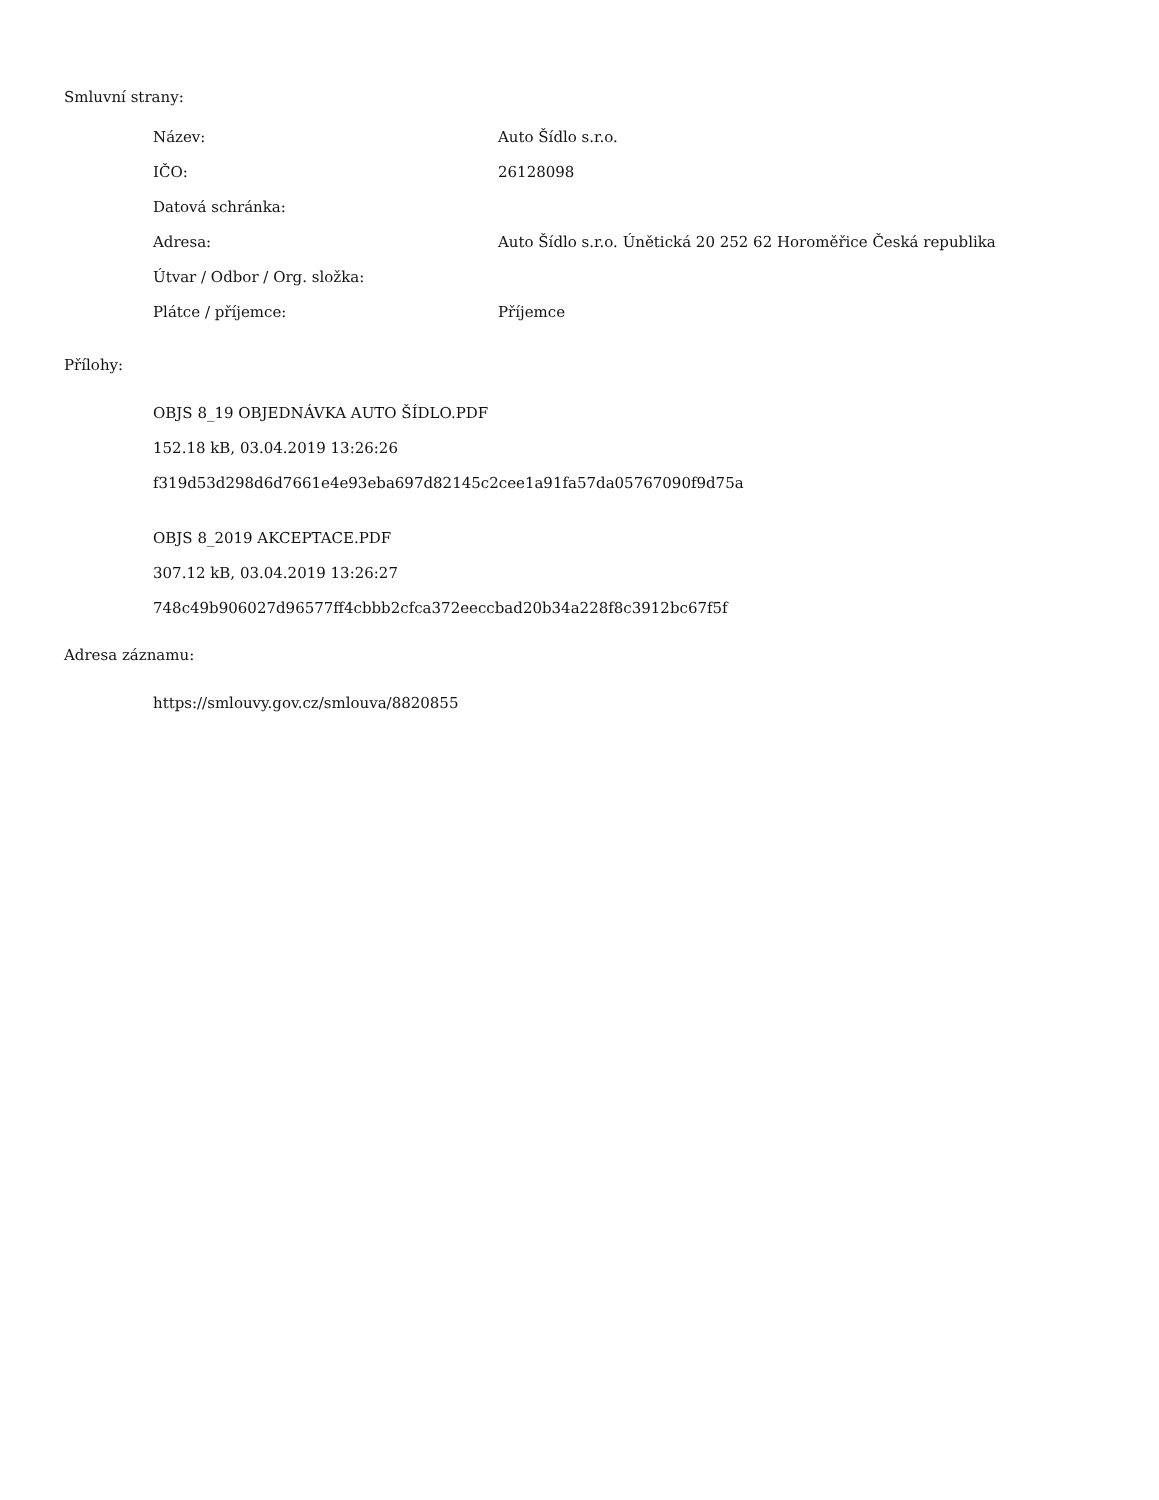Smluvní strany:
| Název: | Auto Šídlo s.r.o. |
| IČO: | 26128098 |
| Datová schránka: | |
| Adresa: | Auto Šídlo s.r.o. Únětická 20 252 62 Horoměřice Česká republika |
| Útvar / Odbor / Org. složka: | |
| Plátce / příjemce: | Příjemce |
Přílohy:
OBJS 8_19 OBJEDNÁVKA AUTO ŠÍDLO.PDF
152.18 kB, 03.04.2019 13:26:26
f319d53d298d6d7661e4e93eba697d82145c2cee1a91fa57da05767090f9d75a
OBJS 8_2019 AKCEPTACE.PDF
307.12 kB, 03.04.2019 13:26:27
748c49b906027d96577ff4cbbb2cfca372eeccbad20b34a228f8c3912bc67f5f
Adresa záznamu:
https://smlouvy.gov.cz/smlouva/8820855